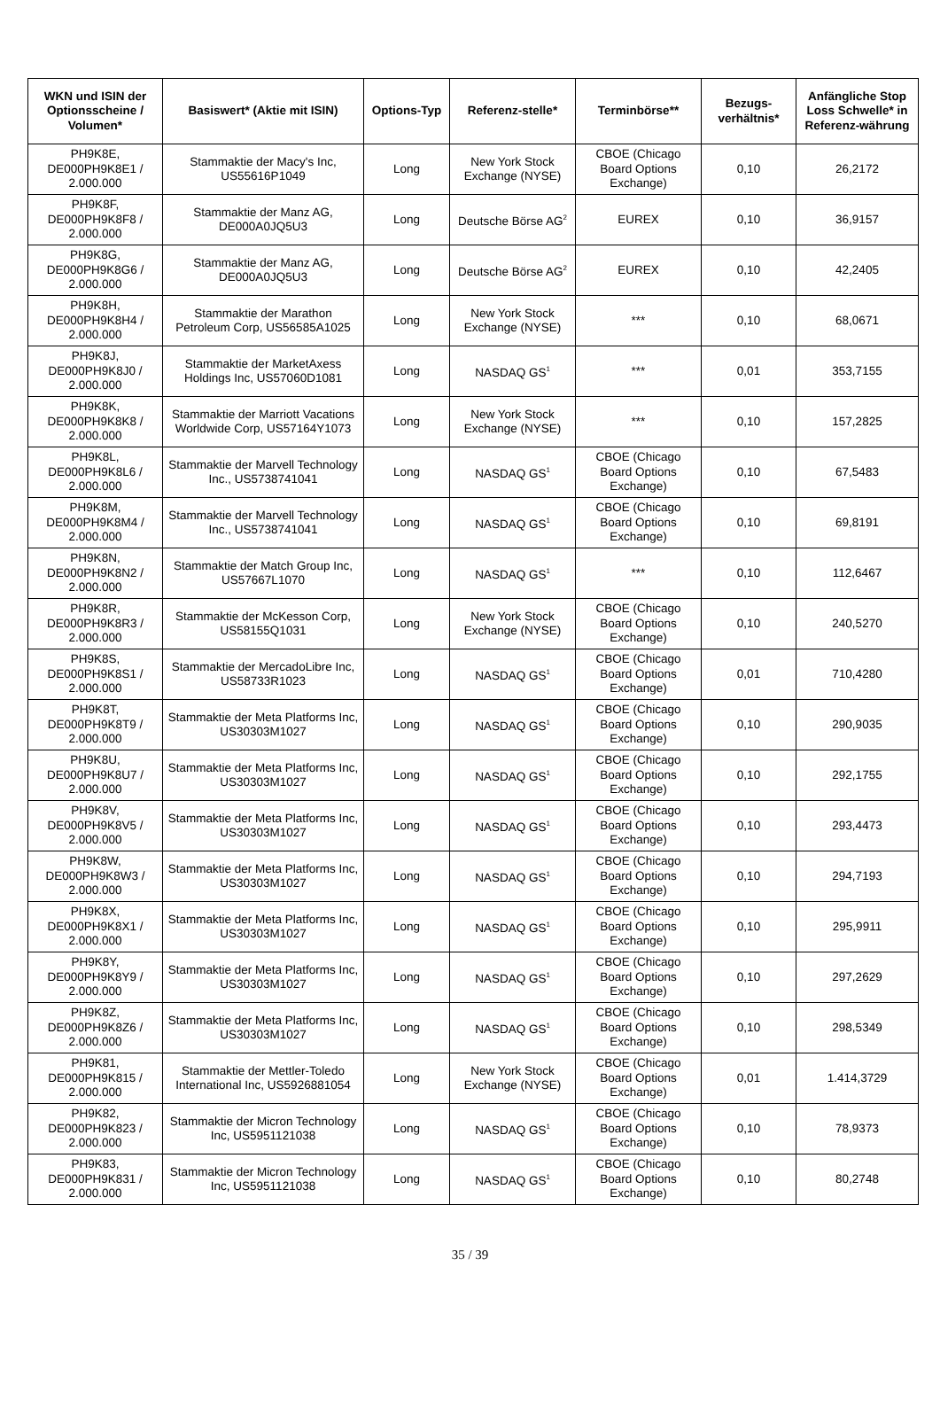| WKN und ISIN der Optionsscheine / Volumen* | Basiswert* (Aktie mit ISIN) | Options-Typ | Referenz-stelle* | Terminbörse** | Bezugs-verhältnis* | Anfängliche Stop Loss Schwelle* in Referenz-währung |
| --- | --- | --- | --- | --- | --- | --- |
| PH9K8E, DE000PH9K8E1 / 2.000.000 | Stammaktie der Macy's Inc, US55616P1049 | Long | New York Stock Exchange (NYSE) | CBOE (Chicago Board Options Exchange) | 0,10 | 26,2172 |
| PH9K8F, DE000PH9K8F8 / 2.000.000 | Stammaktie der Manz AG, DE000A0JQ5U3 | Long | Deutsche Börse AG<sup>2</sup> | EUREX | 0,10 | 36,9157 |
| PH9K8G, DE000PH9K8G6 / 2.000.000 | Stammaktie der Manz AG, DE000A0JQ5U3 | Long | Deutsche Börse AG<sup>2</sup> | EUREX | 0,10 | 42,2405 |
| PH9K8H, DE000PH9K8H4 / 2.000.000 | Stammaktie der Marathon Petroleum Corp, US56585A1025 | Long | New York Stock Exchange (NYSE) | *** | 0,10 | 68,0671 |
| PH9K8J, DE000PH9K8J0 / 2.000.000 | Stammaktie der MarketAxess Holdings Inc, US57060D1081 | Long | NASDAQ GS<sup>1</sup> | *** | 0,01 | 353,7155 |
| PH9K8K, DE000PH9K8K8 / 2.000.000 | Stammaktie der Marriott Vacations Worldwide Corp, US57164Y1073 | Long | New York Stock Exchange (NYSE) | *** | 0,10 | 157,2825 |
| PH9K8L, DE000PH9K8L6 / 2.000.000 | Stammaktie der Marvell Technology Inc., US5738741041 | Long | NASDAQ GS<sup>1</sup> | CBOE (Chicago Board Options Exchange) | 0,10 | 67,5483 |
| PH9K8M, DE000PH9K8M4 / 2.000.000 | Stammaktie der Marvell Technology Inc., US5738741041 | Long | NASDAQ GS<sup>1</sup> | CBOE (Chicago Board Options Exchange) | 0,10 | 69,8191 |
| PH9K8N, DE000PH9K8N2 / 2.000.000 | Stammaktie der Match Group Inc, US57667L1070 | Long | NASDAQ GS<sup>1</sup> | *** | 0,10 | 112,6467 |
| PH9K8R, DE000PH9K8R3 / 2.000.000 | Stammaktie der McKesson Corp, US58155Q1031 | Long | New York Stock Exchange (NYSE) | CBOE (Chicago Board Options Exchange) | 0,10 | 240,5270 |
| PH9K8S, DE000PH9K8S1 / 2.000.000 | Stammaktie der MercadoLibre Inc, US58733R1023 | Long | NASDAQ GS<sup>1</sup> | CBOE (Chicago Board Options Exchange) | 0,01 | 710,4280 |
| PH9K8T, DE000PH9K8T9 / 2.000.000 | Stammaktie der Meta Platforms Inc, US30303M1027 | Long | NASDAQ GS<sup>1</sup> | CBOE (Chicago Board Options Exchange) | 0,10 | 290,9035 |
| PH9K8U, DE000PH9K8U7 / 2.000.000 | Stammaktie der Meta Platforms Inc, US30303M1027 | Long | NASDAQ GS<sup>1</sup> | CBOE (Chicago Board Options Exchange) | 0,10 | 292,1755 |
| PH9K8V, DE000PH9K8V5 / 2.000.000 | Stammaktie der Meta Platforms Inc, US30303M1027 | Long | NASDAQ GS<sup>1</sup> | CBOE (Chicago Board Options Exchange) | 0,10 | 293,4473 |
| PH9K8W, DE000PH9K8W3 / 2.000.000 | Stammaktie der Meta Platforms Inc, US30303M1027 | Long | NASDAQ GS<sup>1</sup> | CBOE (Chicago Board Options Exchange) | 0,10 | 294,7193 |
| PH9K8X, DE000PH9K8X1 / 2.000.000 | Stammaktie der Meta Platforms Inc, US30303M1027 | Long | NASDAQ GS<sup>1</sup> | CBOE (Chicago Board Options Exchange) | 0,10 | 295,9911 |
| PH9K8Y, DE000PH9K8Y9 / 2.000.000 | Stammaktie der Meta Platforms Inc, US30303M1027 | Long | NASDAQ GS<sup>1</sup> | CBOE (Chicago Board Options Exchange) | 0,10 | 297,2629 |
| PH9K8Z, DE000PH9K8Z6 / 2.000.000 | Stammaktie der Meta Platforms Inc, US30303M1027 | Long | NASDAQ GS<sup>1</sup> | CBOE (Chicago Board Options Exchange) | 0,10 | 298,5349 |
| PH9K81, DE000PH9K815 / 2.000.000 | Stammaktie der Mettler-Toledo International Inc, US5926881054 | Long | New York Stock Exchange (NYSE) | CBOE (Chicago Board Options Exchange) | 0,01 | 1.414,3729 |
| PH9K82, DE000PH9K823 / 2.000.000 | Stammaktie der Micron Technology Inc, US5951121038 | Long | NASDAQ GS<sup>1</sup> | CBOE (Chicago Board Options Exchange) | 0,10 | 78,9373 |
| PH9K83, DE000PH9K831 / 2.000.000 | Stammaktie der Micron Technology Inc, US5951121038 | Long | NASDAQ GS<sup>1</sup> | CBOE (Chicago Board Options Exchange) | 0,10 | 80,2748 |
35 / 39